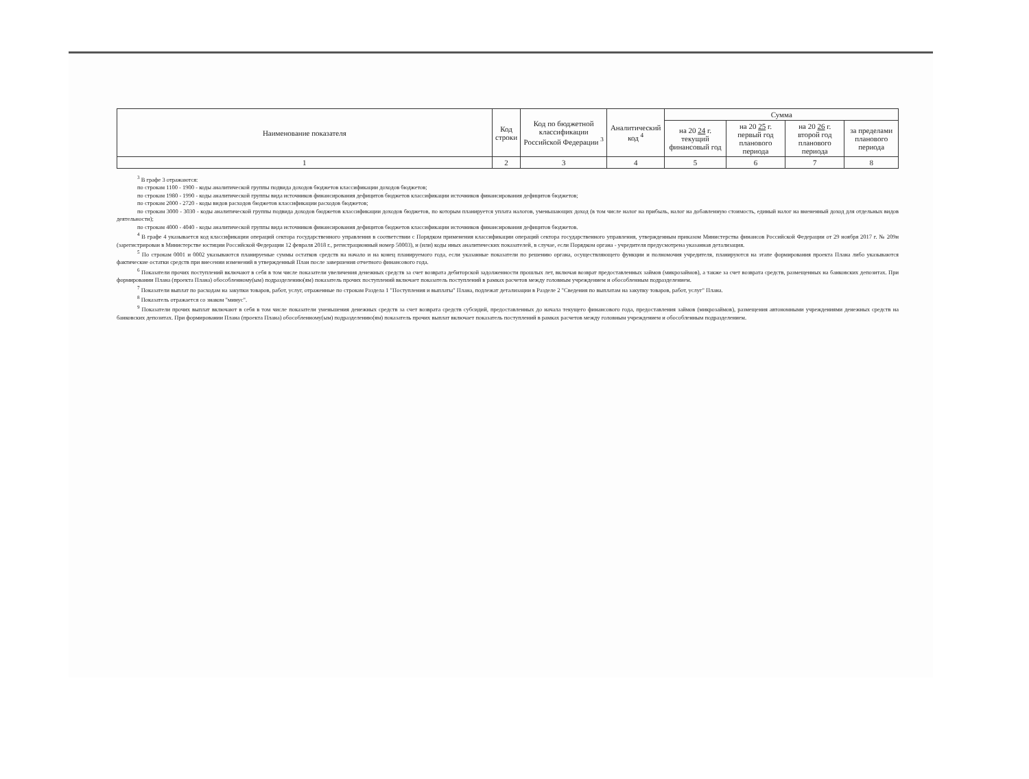| Наименование показателя | Код строки | Код по бюджетной классификации Российской Федерации <sup>3</sup> | Аналитический код <sup>4</sup> | Сумма | | | |
| --- | --- | --- | --- | --- | --- | --- | --- |
| | | | | на 20 24 г. текущий финансовый год | на 20 25 г. первый год планового периода | на 20 26 г. второй год планового периода | за пределами планового периода |
| 1 | 2 | 3 | 4 | 5 | 6 | 7 | 8 |
<sup>3</sup> В графе 3 отражаются:
по строкам 1100 - 1900 - коды аналитической группы подвида доходов бюджетов классификации доходов бюджетов;
по строкам 1980 - 1990 - коды аналитической группы вида источников финансирования дефицитов бюджетов классификации источников финансирования дефицитов бюджетов;
по строкам 2000 - 2720 - коды видов расходов бюджетов классификации расходов бюджетов;
по строкам 3000 - 3030 - коды аналитической группы подвида доходов бюджетов классификации доходов бюджетов, по которым планируется уплата налогов, уменьшающих доход (в том числе налог на прибыль, налог на добавленную стоимость, единый налог на вмененный доход для отдельных видов деятельности);
по строкам 4000 - 4040 - коды аналитической группы вида источников финансирования дефицитов бюджетов классификации источников финансирования дефицитов бюджетов.
<sup>4</sup> В графе 4 указывается код классификации операций сектора государственного управления в соответствии с Порядком применения классификации операций сектора государственного управления, утвержденным приказом Министерства финансов Российской Федерации от 29 ноября 2017 г. № 209н (зарегистрирован в Министерстве юстиции Российской Федерации 12 февраля 2018 г., регистрационный номер 50003), и (или) коды иных аналитических показателей, в случае, если Порядком органа - учредителя предусмотрена указанная детализация.
<sup>5</sup> По строкам 0001 и 0002 указываются планируемые суммы остатков средств на начало и на конец планируемого года, если указанные показатели по решению органа, осуществляющего функции и полномочия учредителя, планируются на этапе формирования проекта Плана либо указываются фактические остатки средств при внесении изменений в утвержденный План после завершения отчетного финансового года.
<sup>6</sup> Показатели прочих поступлений включают в себя в том числе показатели увеличения денежных средств за счет возврата дебиторской задолженности прошлых лет, включая возврат предоставленных займов (микрозаймов), а также за счет возврата средств, размещенных на банковских депозитах. При формировании Плана (проекта Плана) обособленному(ым) подразделению(ям) показатель прочих поступлений включает показатель поступлений в рамках расчетов между головным учреждением и обособленным подразделением.
<sup>7</sup> Показатели выплат по расходам на закупки товаров, работ, услуг, отраженные по строкам Раздела 1 "Поступления и выплаты" Плана, подлежат детализации в Разделе 2 "Сведения по выплатам на закупку товаров, работ, услуг" Плана.
<sup>8</sup> Показатель отражается со знаком "минус".
<sup>9</sup> Показатели прочих выплат включают в себя в том числе показатели уменьшения денежных средств за счет возврата средств субсидий, предоставленных до начала текущего финансового года, предоставления займов (микрозаймов), размещения автономными учреждениями денежных средств на банковских депозитах. При формировании Плана (проекта Плана) обособленному(ым) подразделению(ям) показатель прочих выплат включает показатель поступлений в рамках расчетов между головным учреждением и обособленным подразделением.